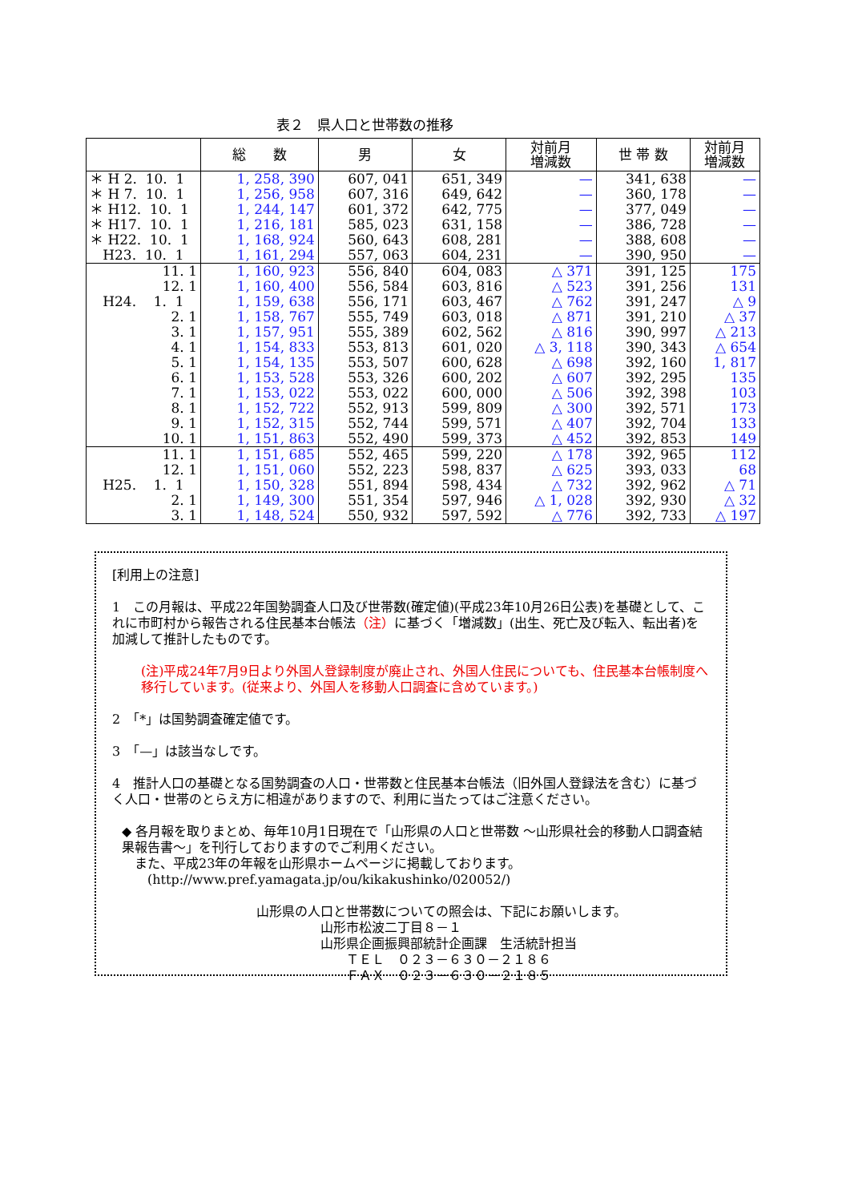表２　県人口と世帯数の推移
| | 総 数 | 男 | 女 | 対前月 増減数 | 世 帯 数 | 対前月 増減数 |
| --- | --- | --- | --- | --- | --- | --- |
| ＊ H 2. 10. 1 | 1, 258, 390 | 607, 041 | 651, 349 | — | 341, 638 | — |
| ＊ H 7. 10. 1 | 1, 256, 958 | 607, 316 | 649, 642 | — | 360, 178 | — |
| ＊ H12. 10. 1 | 1, 244, 147 | 601, 372 | 642, 775 | — | 377, 049 | — |
| ＊ H17. 10. 1 | 1, 216, 181 | 585, 023 | 631, 158 | — | 386, 728 | — |
| ＊ H22. 10. 1 | 1, 168, 924 | 560, 643 | 608, 281 | — | 388, 608 | — |
| H23. 10. 1 | 1, 161, 294 | 557, 063 | 604, 231 | — | 390, 950 | — |
| 11. 1 | 1, 160, 923 | 556, 840 | 604, 083 | △ 371 | 391, 125 | 175 |
| 12. 1 | 1, 160, 400 | 556, 584 | 603, 816 | △ 523 | 391, 256 | 131 |
| H24. 1. 1 | 1, 159, 638 | 556, 171 | 603, 467 | △ 762 | 391, 247 | △ 9 |
| 2. 1 | 1, 158, 767 | 555, 749 | 603, 018 | △ 871 | 391, 210 | △ 37 |
| 3. 1 | 1, 157, 951 | 555, 389 | 602, 562 | △ 816 | 390, 997 | △ 213 |
| 4. 1 | 1, 154, 833 | 553, 813 | 601, 020 | △ 3, 118 | 390, 343 | △ 654 |
| 5. 1 | 1, 154, 135 | 553, 507 | 600, 628 | △ 698 | 392, 160 | 1, 817 |
| 6. 1 | 1, 153, 528 | 553, 326 | 600, 202 | △ 607 | 392, 295 | 135 |
| 7. 1 | 1, 153, 022 | 553, 022 | 600, 000 | △ 506 | 392, 398 | 103 |
| 8. 1 | 1, 152, 722 | 552, 913 | 599, 809 | △ 300 | 392, 571 | 173 |
| 9. 1 | 1, 152, 315 | 552, 744 | 599, 571 | △ 407 | 392, 704 | 133 |
| 10. 1 | 1, 151, 863 | 552, 490 | 599, 373 | △ 452 | 392, 853 | 149 |
| 11. 1 | 1, 151, 685 | 552, 465 | 599, 220 | △ 178 | 392, 965 | 112 |
| 12. 1 | 1, 151, 060 | 552, 223 | 598, 837 | △ 625 | 393, 033 | 68 |
| H25. 1. 1 | 1, 150, 328 | 551, 894 | 598, 434 | △ 732 | 392, 962 | △ 71 |
| 2. 1 | 1, 149, 300 | 551, 354 | 597, 946 | △ 1, 028 | 392, 930 | △ 32 |
| 3. 1 | 1, 148, 524 | 550, 932 | 597, 592 | △ 776 | 392, 733 | △ 197 |
[利用上の注意]
1　この月報は、平成22年国勢調査人口及び世帯数(確定値)(平成23年10月26日公表)を基礎として、これに市町村から報告される住民基本台帳法（注）に基づく「増減数」(出生、死亡及び転入、転出者)を加減して推計したものです。
(注)平成24年7月9日より外国人登録制度が廃止され、外国人住民についても、住民基本台帳制度へ移行しています。(従来より、外国人を移動人口調査に含めています。)
2　「*」は国勢調査確定値です。
3　「—」は該当なしです。
4　推計人口の基礎となる国勢調査の人口・世帯数と住民基本台帳法（旧外国人登録法を含む）に基づく人口・世帯のとらえ方に相違がありますので、利用に当たってはご注意ください。
◆ 各月報を取りまとめ、毎年10月1日現在で「山形県の人口と世帯数 ～山形県社会的移動人口調査結果報告書～」を刊行しておりますのでご利用ください。
　また、平成23年の年報を山形県ホームページに掲載しております。
　　(http://www.pref.yamagata.jp/ou/kikakushinko/020052/)
山形県の人口と世帯数についての照会は、下記にお願いします。
　　　　　山形市松波二丁目８－１
　　　　　山形県企画振興部統計企画課　生活統計担当
　　　　　　　ＴＥＬ　０２３－６３０－２１８６
　　　　　　　ＦＡＸ　０２３－６３０－２１８５